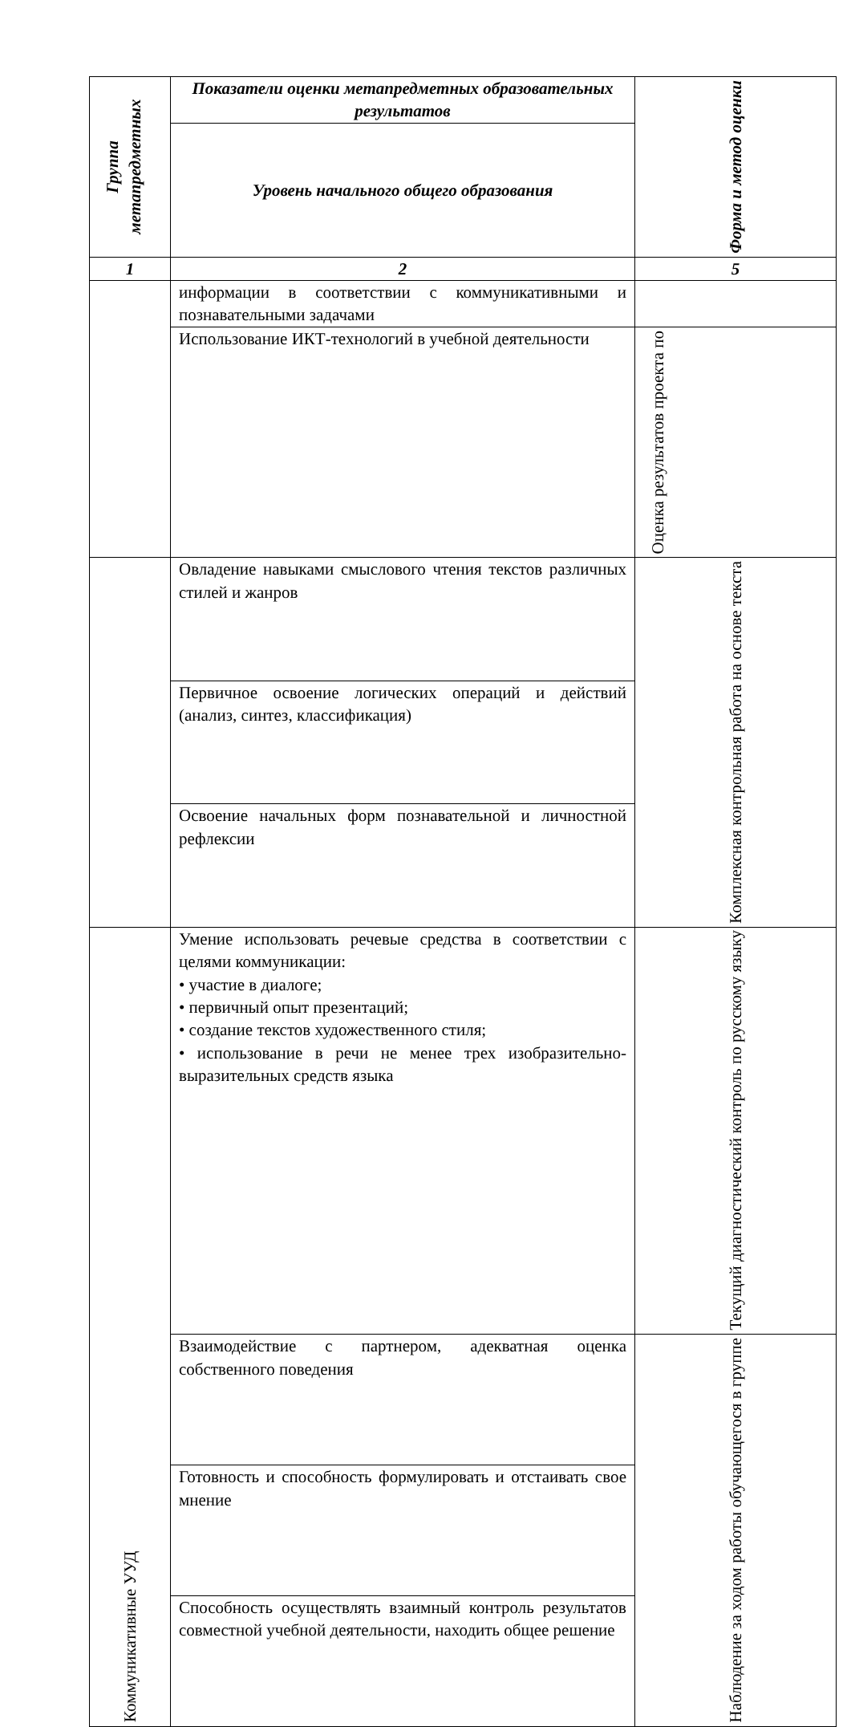| Группа метапредметных | Показатели оценки метапредметных образовательных результатов | Форма и метод оценки |
| --- | --- | --- |
| | Уровень начального общего образования | |
| 1 | 2 | 5 |
| | информации в соответствии с коммуникативными и познавательными задачами | |
| | Использование ИКТ-технологий в учебной деятельности | Оценка результатов проекта по |
| | Овладение навыками смыслового чтения текстов различных стилей и жанров | Комплексная контрольная работа на основе текста |
| | Первичное освоение логических операций и действий (анализ, синтез, классификация) | |
| | Освоение начальных форм познавательной и личностной рефлексии | |
| Коммуникативные УУД | Умение использовать речевые средства в соответствии с целями коммуникации: • участие в диалоге; • первичный опыт презентаций; • создание текстов художественного стиля; • использование в речи не менее трех изобразительно-выразительных средств языка | Текущий диагностический контроль по русскому языку |
| | Взаимодействие с партнером, адекватная оценка собственного поведения | Наблюдение за ходом работы обучающегося в группе |
| | Готовность и способность формулировать и отстаивать свое мнение | |
| | Способность осуществлять взаимный контроль результатов совместной учебной деятельности, находить общее решение | |